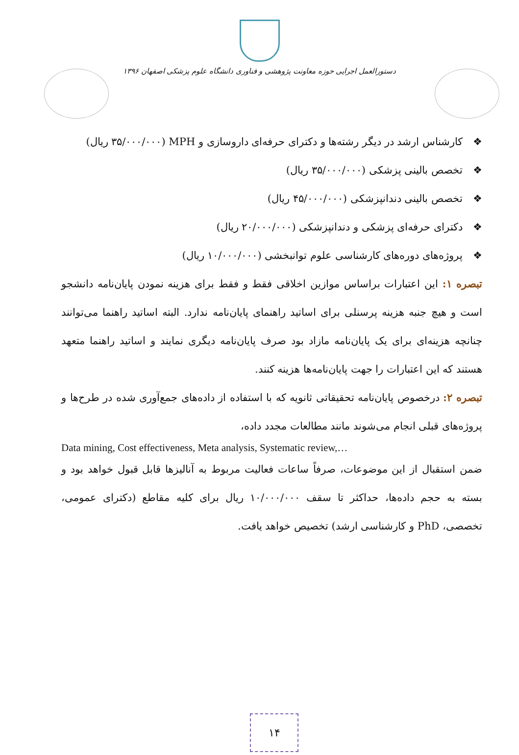دستورالعمل اجرایی حوزه معاونت پژوهشی و فناوری دانشگاه علوم پزشکی اصفهان ۱۳۹۶
❖ کارشناس ارشد در دیگر رشته‌ها و دکترای حرفه‌ای داروسازی و MPH (۳۵/۰۰۰/۰۰۰ ریال)
❖ تخصص بالینی پزشکی (۳۵/۰۰۰/۰۰۰ ریال)
❖ تخصص بالینی دندانپزشکی (۴۵/۰۰۰/۰۰۰ ریال)
❖ دکترای حرفه‌ای پزشکی و دندانپزشکی (۲۰/۰۰۰/۰۰۰ ریال)
❖ پروژه‌های دوره‌های کارشناسی علوم توانبخشی (۱۰/۰۰۰/۰۰۰ ریال)
تبصره ۱: این اعتبارات براساس موازین اخلاقی فقط و فقط برای هزینه نمودن پایان‌نامه دانشجو است و هیچ جنبه هزینه پرسنلی برای اساتید راهنمای پایان‌نامه ندارد. البته اساتید راهنما می‌توانند چنانچه هزینه‌ای برای یک پایان‌نامه مازاد بود صرف پایان‌نامه دیگری نمایند و اساتید راهنما متعهد هستند که این اعتبارات را جهت پایان‌نامه‌ها هزینه کنند.
تبصره ۲: درخصوص پایان‌نامه تحقیقاتی ثانویه که با استفاده از داده‌های جمع‌آوری شده در طرح‌ها و پروژه‌های قبلی انجام می‌شوند مانند مطالعات مجدد داده،
Data mining, Cost effectiveness, Meta analysis, Systematic review,…
ضمن استقبال از این موضوعات، صرفاً ساعات فعالیت مربوط به آنالیزها قابل قبول خواهد بود و بسته به حجم داده‌ها، حداکثر تا سقف ۱۰/۰۰۰/۰۰۰ ریال برای کلیه مقاطع (دکترای عمومی، تخصصی، PhD و کارشناسی ارشد) تخصیص خواهد یافت.
۱۴